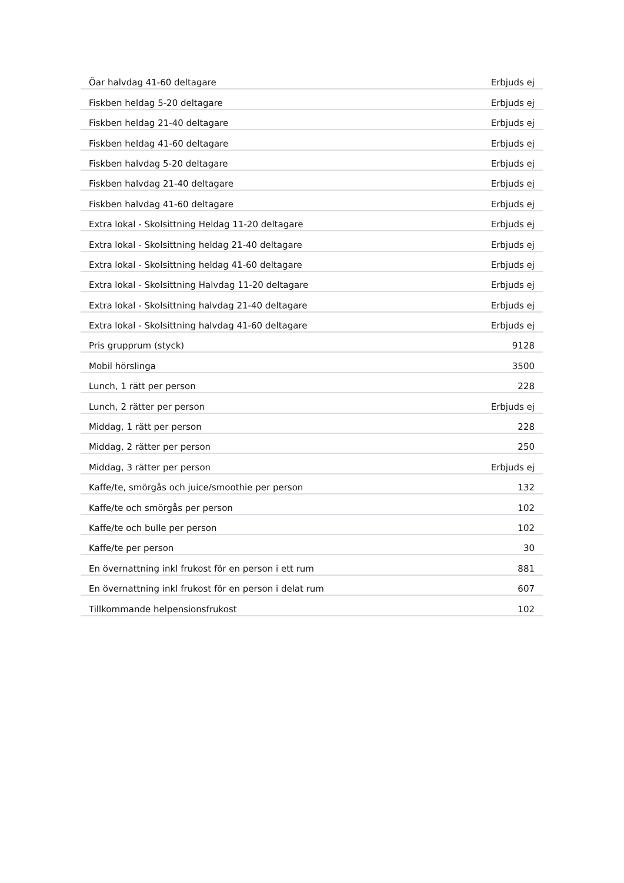| Öar halvdag 41-60 deltagare | Erbjuds ej |
| Fiskben heldag 5-20 deltagare | Erbjuds ej |
| Fiskben heldag 21-40 deltagare | Erbjuds ej |
| Fiskben heldag 41-60 deltagare | Erbjuds ej |
| Fiskben halvdag 5-20 deltagare | Erbjuds ej |
| Fiskben halvdag 21-40 deltagare | Erbjuds ej |
| Fiskben halvdag 41-60 deltagare | Erbjuds ej |
| Extra lokal - Skolsittning Heldag 11-20 deltagare | Erbjuds ej |
| Extra lokal - Skolsittning heldag 21-40 deltagare | Erbjuds ej |
| Extra lokal - Skolsittning heldag 41-60 deltagare | Erbjuds ej |
| Extra lokal - Skolsittning Halvdag 11-20 deltagare | Erbjuds ej |
| Extra lokal - Skolsittning halvdag 21-40 deltagare | Erbjuds ej |
| Extra lokal - Skolsittning halvdag 41-60 deltagare | Erbjuds ej |
| Pris grupprum (styck) | 9128 |
| Mobil hörslinga | 3500 |
| Lunch, 1 rätt per person | 228 |
| Lunch, 2 rätter per person | Erbjuds ej |
| Middag, 1 rätt per person | 228 |
| Middag, 2 rätter per person | 250 |
| Middag, 3 rätter per person | Erbjuds ej |
| Kaffe/te, smörgås och juice/smoothie per person | 132 |
| Kaffe/te och smörgås per person | 102 |
| Kaffe/te och bulle per person | 102 |
| Kaffe/te per person | 30 |
| En övernattning inkl frukost för en person i ett rum | 881 |
| En övernattning inkl frukost för en person i delat rum | 607 |
| Tillkommande helpensionsfrukost | 102 |